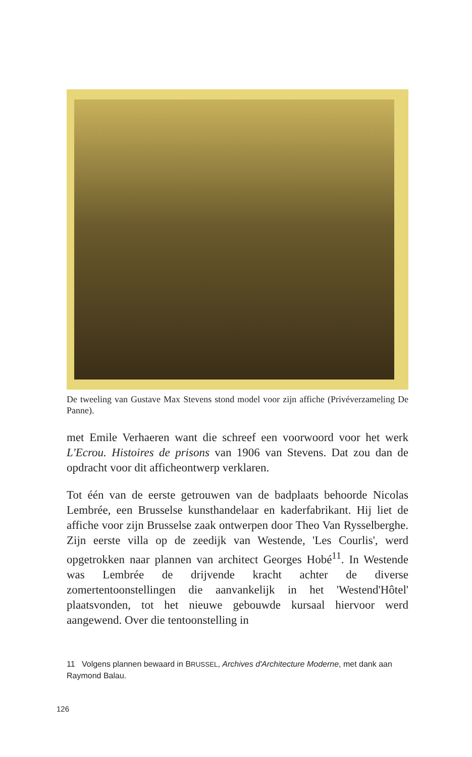De tweeling van Gustave Max Stevens stond model voor zijn affiche (Privé­verzameling De Panne).
met Emile Verhaeren want die schreef een voorwoord voor het werk L'Ecrou. Histoires de prisons van 1906 van Stevens. Dat zou dan de opdracht voor dit affiche­ontwerp verklaren.
Tot één van de eerste getrouwen van de badplaats behoorde Nicolas Lembrée, een Brusselse kunsthandelaar en kaderfa­brikant. Hij liet de affiche voor zijn Brusselse zaak ontwerpen door Theo Van Rysselberghe. Zijn eerste villa op de zeedijk van Westende, 'Les Courlis', werd opgetrokken naar plannen van ar­chitect Georges Hobé<sup>11</sup>. In Westende was Lembrée de drijvende kracht achter de diverse zomertentoonstellingen die aanvankelijk in het 'Westend'Hôtel' plaatsvonden, tot het nieuwe gebouwde kursaal hiervoor werd aangewend. Over die tentoonstelling in
11 Volgens plannen bewaard in BRUSSEL, Archives d'Architecture Moderne, met dank aan Raymond Balau.
126